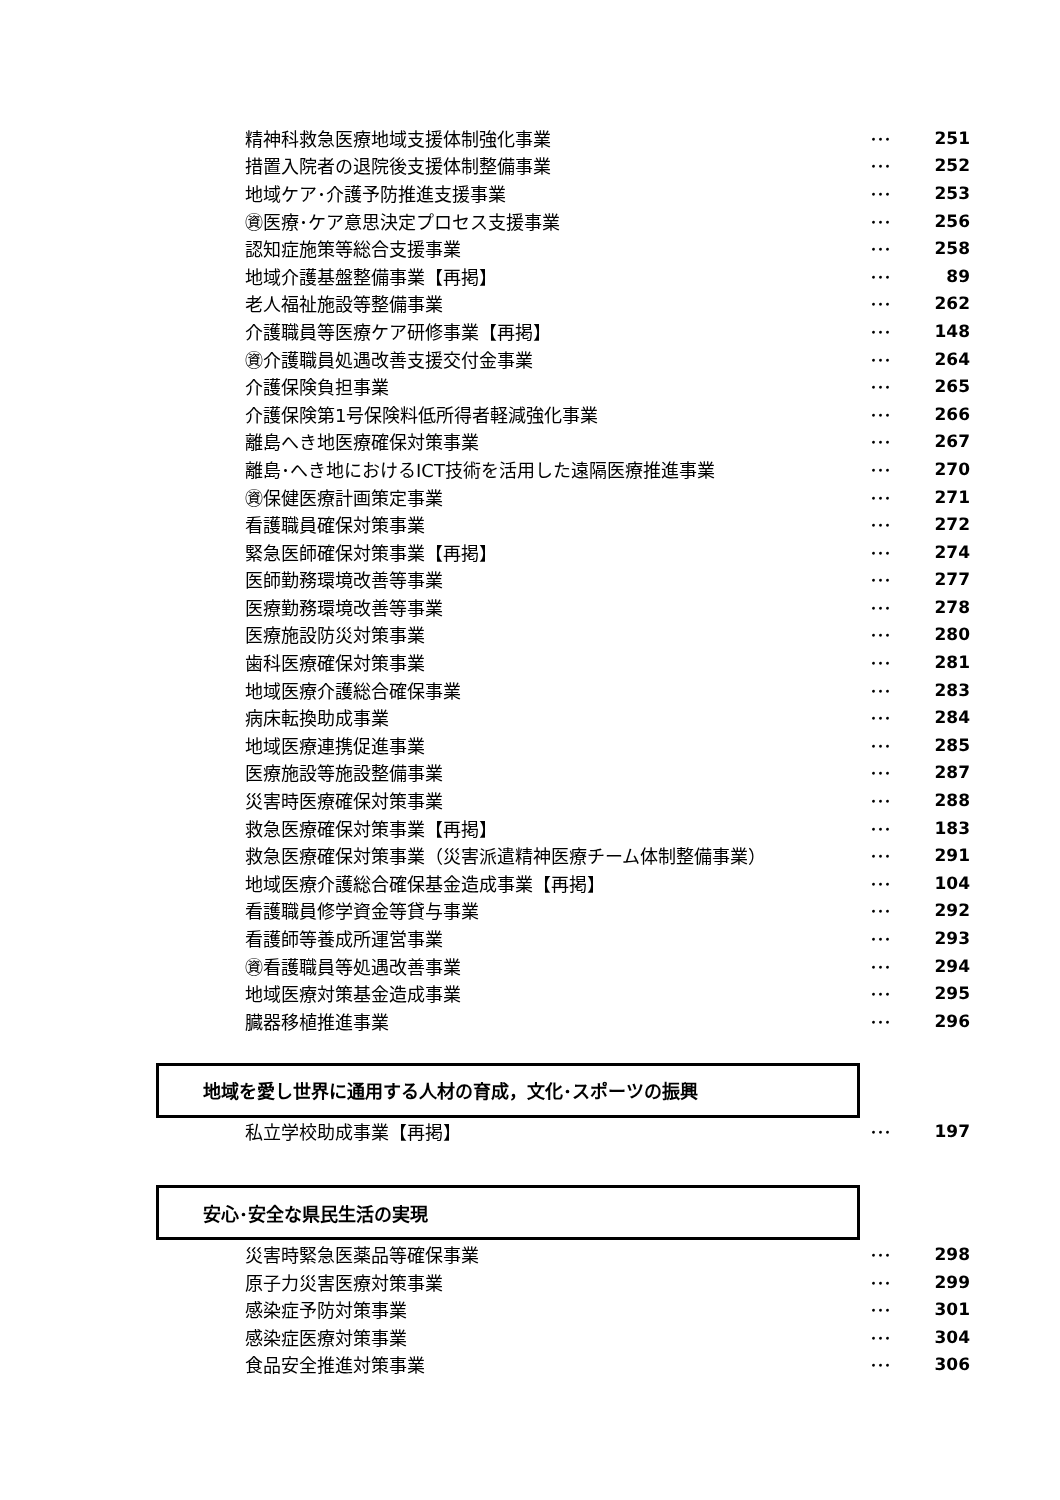精神科救急医療地域支援体制強化事業 ･･･ 251
措置入院者の退院後支援体制整備事業 ･･･ 252
地域ケア･介護予防推進支援事業 ･･･ 253
㊮医療･ケア意思決定プロセス支援事業 ･･･ 256
認知症施策等総合支援事業 ･･･ 258
地域介護基盤整備事業【再掲】 ･･･ 89
老人福祉施設等整備事業 ･･･ 262
介護職員等医療ケア研修事業【再掲】 ･･･ 148
㊮介護職員処遇改善支援交付金事業 ･･･ 264
介護保険負担事業 ･･･ 265
介護保険第1号保険料低所得者軽減強化事業 ･･･ 266
離島へき地医療確保対策事業 ･･･ 267
離島･へき地におけるICT技術を活用した遠隔医療推進事業 ･･･ 270
㊮保健医療計画策定事業 ･･･ 271
看護職員確保対策事業 ･･･ 272
緊急医師確保対策事業【再掲】 ･･･ 274
医師勤務環境改善等事業 ･･･ 277
医療勤務環境改善等事業 ･･･ 278
医療施設防災対策事業 ･･･ 280
歯科医療確保対策事業 ･･･ 281
地域医療介護総合確保事業 ･･･ 283
病床転換助成事業 ･･･ 284
地域医療連携促進事業 ･･･ 285
医療施設等施設整備事業 ･･･ 287
災害時医療確保対策事業 ･･･ 288
救急医療確保対策事業【再掲】 ･･･ 183
救急医療確保対策事業（災害派遣精神医療チーム体制整備事業） ･･･ 291
地域医療介護総合確保基金造成事業【再掲】 ･･･ 104
看護職員修学資金等貸与事業 ･･･ 292
看護師等養成所運営事業 ･･･ 293
㊮看護職員等処遇改善事業 ･･･ 294
地域医療対策基金造成事業 ･･･ 295
臓器移植推進事業 ･･･ 296
地域を愛し世界に通用する人材の育成，文化･スポーツの振興
私立学校助成事業【再掲】 ･･･ 197
安心･安全な県民生活の実現
災害時緊急医薬品等確保事業 ･･･ 298
原子力災害医療対策事業 ･･･ 299
感染症予防対策事業 ･･･ 301
感染症医療対策事業 ･･･ 304
食品安全推進対策事業 ･･･ 306